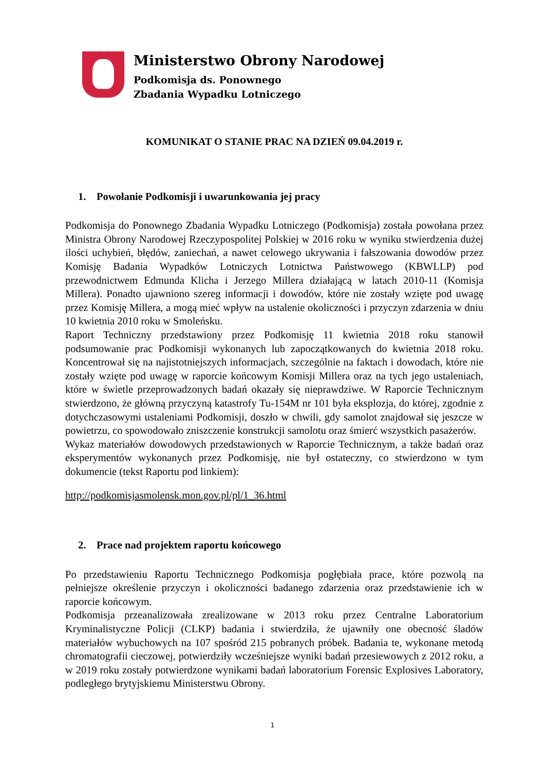Ministerstwo Obrony Narodowej
Podkomisja ds. Ponownego
Zbadania Wypadku Lotniczego
KOMUNIKAT O STANIE PRAC NA DZIEŃ 09.04.2019 r.
1. Powołanie Podkomisji i uwarunkowania jej pracy
Podkomisja do Ponownego Zbadania Wypadku Lotniczego (Podkomisja) została powołana przez Ministra Obrony Narodowej Rzeczypospolitej Polskiej w 2016 roku w wyniku stwierdzenia dużej ilości uchybień, błędów, zaniechań, a nawet celowego ukrywania i fałszowania dowodów przez Komisję Badania Wypadków Lotniczych Lotnictwa Państwowego (KBWLLP) pod przewodnictwem Edmunda Klicha i Jerzego Millera działającą w latach 2010-11 (Komisja Millera). Ponadto ujawniono szereg informacji i dowodów, które nie zostały wzięte pod uwagę przez Komisję Millera, a mogą mieć wpływ na ustalenie okoliczności i przyczyn zdarzenia w dniu 10 kwietnia 2010 roku w Smoleńsku.
Raport Techniczny przedstawiony przez Podkomisję 11 kwietnia 2018 roku stanowił podsumowanie prac Podkomisji wykonanych lub zapoczątkowanych do kwietnia 2018 roku. Koncentrował się na najistotniejszych informacjach, szczególnie na faktach i dowodach, które nie zostały wzięte pod uwagę w raporcie końcowym Komisji Millera oraz na tych jego ustaleniach, które w świetle przeprowadzonych badań okazały się nieprawdziwe. W Raporcie Technicznym stwierdzono, że główną przyczyną katastrofy Tu-154M nr 101 była eksplozja, do której, zgodnie z dotychczasowymi ustaleniami Podkomisji, doszło w chwili, gdy samolot znajdował się jeszcze w powietrzu, co spowodowało zniszczenie konstrukcji samolotu oraz śmierć wszystkich pasażerów.
Wykaz materiałów dowodowych przedstawionych w Raporcie Technicznym, a także badań oraz eksperymentów wykonanych przez Podkomisję, nie był ostateczny, co stwierdzono w tym dokumencie (tekst Raportu pod linkiem):
http://podkomisjasmolensk.mon.gov.pl/pl/1_36.html
2. Prace nad projektem raportu końcowego
Po przedstawieniu Raportu Technicznego Podkomisja pogłębiała prace, które pozwolą na pełniejsze określenie przyczyn i okoliczności badanego zdarzenia oraz przedstawienie ich w raporcie końcowym.
Podkomisja przeanalizowała zrealizowane w 2013 roku przez Centralne Laboratorium Kryminalistyczne Policji (CLKP) badania i stwierdziła, że ujawniły one obecność śladów materiałów wybuchowych na 107 spośród 215 pobranych próbek. Badania te, wykonane metodą chromatografii cieczowej, potwierdziły wcześniejsze wyniki badań przesiewowych z 2012 roku, a w 2019 roku zostały potwierdzone wynikami badań laboratorium Forensic Explosives Laboratory, podległego brytyjskiemu Ministerstwu Obrony.
1